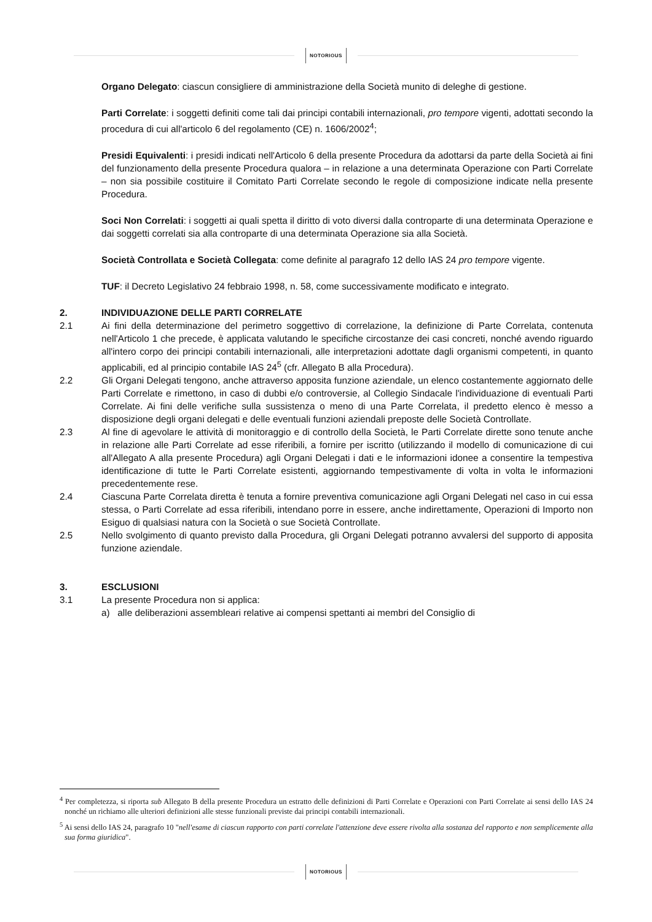NOTORIOUS
Organo Delegato: ciascun consigliere di amministrazione della Società munito di deleghe di gestione.
Parti Correlate: i soggetti definiti come tali dai principi contabili internazionali, pro tempore vigenti, adottati secondo la procedura di cui all'articolo 6 del regolamento (CE) n. 1606/2002<sup>4</sup>;
Presidi Equivalenti: i presidi indicati nell'Articolo 6 della presente Procedura da adottarsi da parte della Società ai fini del funzionamento della presente Procedura qualora – in relazione a una determinata Operazione con Parti Correlate – non sia possibile costituire il Comitato Parti Correlate secondo le regole di composizione indicate nella presente Procedura.
Soci Non Correlati: i soggetti ai quali spetta il diritto di voto diversi dalla controparte di una determinata Operazione e dai soggetti correlati sia alla controparte di una determinata Operazione sia alla Società.
Società Controllata e Società Collegata: come definite al paragrafo 12 dello IAS 24 pro tempore vigente.
TUF: il Decreto Legislativo 24 febbraio 1998, n. 58, come successivamente modificato e integrato.
2. INDIVIDUAZIONE DELLE PARTI CORRELATE
2.1 Ai fini della determinazione del perimetro soggettivo di correlazione, la definizione di Parte Correlata, contenuta nell'Articolo 1 che precede, è applicata valutando le specifiche circostanze dei casi concreti, nonché avendo riguardo all'intero corpo dei principi contabili internazionali, alle interpretazioni adottate dagli organismi competenti, in quanto applicabili, ed al principio contabile IAS 24<sup>5</sup> (cfr. Allegato B alla Procedura).
2.2 Gli Organi Delegati tengono, anche attraverso apposita funzione aziendale, un elenco costantemente aggiornato delle Parti Correlate e rimettono, in caso di dubbi e/o controversie, al Collegio Sindacale l'individuazione di eventuali Parti Correlate. Ai fini delle verifiche sulla sussistenza o meno di una Parte Correlata, il predetto elenco è messo a disposizione degli organi delegati e delle eventuali funzioni aziendali preposte delle Società Controllate.
2.3 Al fine di agevolare le attività di monitoraggio e di controllo della Società, le Parti Correlate dirette sono tenute anche in relazione alle Parti Correlate ad esse riferibili, a fornire per iscritto (utilizzando il modello di comunicazione di cui all'Allegato A alla presente Procedura) agli Organi Delegati i dati e le informazioni idonee a consentire la tempestiva identificazione di tutte le Parti Correlate esistenti, aggiornando tempestivamente di volta in volta le informazioni precedentemente rese.
2.4 Ciascuna Parte Correlata diretta è tenuta a fornire preventiva comunicazione agli Organi Delegati nel caso in cui essa stessa, o Parti Correlate ad essa riferibili, intendano porre in essere, anche indirettamente, Operazioni di Importo non Esiguo di qualsiasi natura con la Società o sue Società Controllate.
2.5 Nello svolgimento di quanto previsto dalla Procedura, gli Organi Delegati potranno avvalersi del supporto di apposita funzione aziendale.
3. ESCLUSIONI
3.1 La presente Procedura non si applica:
a) alle deliberazioni assembleari relative ai compensi spettanti ai membri del Consiglio di
<sup>4</sup> Per completezza, si riporta sub Allegato B della presente Procedura un estratto delle definizioni di Parti Correlate e Operazioni con Parti Correlate ai sensi dello IAS 24 nonché un richiamo alle ulteriori definizioni alle stesse funzionali previste dai principi contabili internazionali.
<sup>5</sup> Ai sensi dello IAS 24, paragrafo 10 "nell'esame di ciascun rapporto con parti correlate l'attenzione deve essere rivolta alla sostanza del rapporto e non semplicemente alla sua forma giuridica".
NOTORIOUS